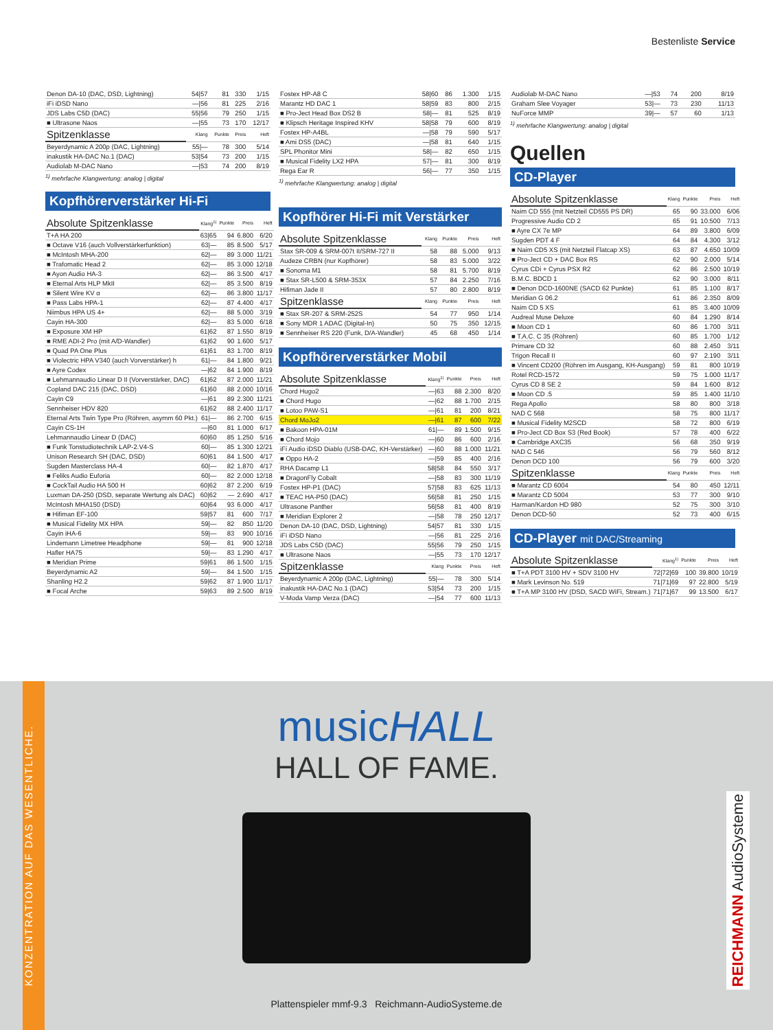Bestenliste Service
| Denon DA-10 (DAC, DSD, Lightning) | 54/57 | 81 | 330 | 1/15 |
| iFi iDSD Nano | —/56 | 81 | 225 | 2/16 |
| JDS Labs C5D (DAC) | 55/56 | 79 | 250 | 1/15 |
| ■ Ultrasone Naos | —/55 | 73 | 170 | 12/17 |
| Spitzenklasse | Klang | Punkte | Preis | Heft |
| Beyerdynamic A 200p (DAC, Lightning) | 55/— | 78 | 300 | 5/14 |
| inakustik HA-DAC No.1 (DAC) | 53/54 | 73 | 200 | 1/15 |
| Audiolab M-DAC Nano | —/53 | 74 | 200 | 8/19 |
<sup>1)</sup> mehrfache Klangwertung: analog | digital
Kopfhörerverstärker Hi-Fi
| Absolute Spitzenklasse | Klang<sup>1)</sup> | Punkte | Preis | Heft |
| --- | --- | --- | --- | --- |
| T+A HA 200 | 63/65 | 94 | 6.800 | 6/20 |
| ■ Octave V16 (auch Vollverstärkerfunktion) | 63/— | 85 | 8.500 | 5/17 |
| ■ McIntosh MHA-200 | 62/— | 89 | 3.000 | 11/21 |
| ■ Trafomatic Head 2 | 62/— | 85 | 3.000 | 12/18 |
| ■ Ayon Audio HA-3 | 62/— | 86 | 3.500 | 4/17 |
| ■ Eternal Arts HLP MkII | 62/— | 85 | 3.500 | 8/19 |
| ■ Silent Wire KV α | 62/— | 86 | 3.800 | 11/17 |
| ■ Pass Labs HPA-1 | 62/— | 87 | 4.400 | 4/17 |
| Niimbus HPA US 4+ | 62/— | 88 | 5.000 | 3/19 |
| Cayin HA-300 | 62/— | 83 | 5.000 | 6/18 |
| ■ Exposure XM HP | 61/62 | 87 | 1.550 | 8/19 |
| ■ RME ADI-2 Pro (mit A/D-Wandler) | 61/62 | 90 | 1.600 | 5/17 |
| ■ Quad PA One Plus | 61/61 | 83 | 1.700 | 8/19 |
| ■ Violectric HPA V340 (auch Vorverstärker) h | 61/— | 84 | 1.800 | 9/21 |
| ■ Ayre Codex | —/62 | 84 | 1.900 | 8/19 |
| ■ Lehmannaudio Linear D II (Vorverstärker, DAC) | 61/62 | 87 | 2.000 | 11/21 |
| Copland DAC 215 (DAC, DSD) | 61/60 | 88 | 2.000 | 10/16 |
| Cayin C9 | —/61 | 89 | 2.300 | 11/21 |
| Sennheiser HDV 820 | 61/62 | 88 | 2.400 | 11/17 |
| Eternal Arts Twin Type Pro (Röhren, asymm 60 Pkt.) | 61/— | 86 | 2.700 | 6/15 |
| Cayin CS-1H | —/60 | 81 | 1.000 | 6/17 |
| Lehmannaudio Linear D (DAC) | 60/60 | 85 | 1.250 | 5/16 |
| ■ Funk Tonstudiotechnik LAP-2.V4-S | 60/— | 85 | 1.300 | 12/21 |
| Unison Research SH (DAC, DSD) | 60/61 | 84 | 1.500 | 4/17 |
| Sugden Masterclass HA-4 | 60/— | 82 | 1.870 | 4/17 |
| ■ Feliks Audio Euforia | 60/— | 82 | 2.000 | 12/18 |
| ■ CockTail Audio HA 500 H | 60/62 | 87 | 2.200 | 6/19 |
| Luxman DA-250 (DSD, separate Wertung als DAC) | 60/62 | — | 2.690 | 4/17 |
| McIntosh MHA150 (DSD) | 60/64 | 93 | 6.000 | 4/17 |
| ■ Hifiman EF-100 | 59/57 | 81 | 600 | 7/17 |
| ■ Musical Fidelity MX HPA | 59/— | 82 | 850 | 11/20 |
| Cayin iHA-6 | 59/— | 83 | 900 | 10/16 |
| Lindemann Limetree Headphone | 59/— | 81 | 900 | 12/18 |
| Hafler HA75 | 59/— | 83 | 1.290 | 4/17 |
| ■ Meridian Prime | 59/61 | 86 | 1.500 | 1/15 |
| Beyerdynamic A2 | 59/— | 84 | 1.500 | 1/15 |
| Shanling H2.2 | 59/62 | 87 | 1.900 | 11/17 |
| ■ Focal Arche | 59/63 | 89 | 2.500 | 8/19 |
| Fostex HP-A8 C | 58/60 | 86 | 1.300 | 1/15 |
| Marantz HD DAC 1 | 58/59 | 83 | 800 | 2/15 |
| ■ Pro-Ject Head Box DS2 B | 58/— | 81 | 525 | 8/19 |
| ■ Klipsch Heritage Inspired KHV | 58/58 | 79 | 600 | 8/19 |
| Fostex HP-A4BL | —/58 | 79 | 590 | 5/17 |
| ■ Ami DS5 (DAC) | —/58 | 81 | 640 | 1/15 |
| SPL Phonitor Mini | 58/— | 82 | 650 | 1/15 |
| ■ Musical Fidelity LX2 HPA | 57/— | 81 | 300 | 8/19 |
| Rega Ear R | 56/— | 77 | 350 | 1/15 |
<sup>1)</sup> mehrfache Klangwertung: analog | digital
Kopfhörer Hi-Fi mit Verstärker
| Absolute Spitzenklasse | Klang | Punkte | Preis | Heft |
| --- | --- | --- | --- | --- |
| Stax SR-009 & SRM-007t II/SRM-727 II | 58 | 88 | 5.000 | 9/13 |
| Audeze CRBN (nur Kopfhörer) | 58 | 83 | 5.000 | 3/22 |
| ■ Sonoma M1 | 58 | 81 | 5.700 | 8/19 |
| ■ Stax SR-L500 & SRM-353X | 57 | 84 | 2.250 | 7/16 |
| Hifiman Jade II | 57 | 80 | 2.800 | 8/19 |
| Spitzenklasse | Klang | Punkte | Preis | Heft |
| ■ Stax SR-207 & SRM-252S | 54 | 77 | 950 | 1/14 |
| ■ Sony MDR 1 ADAC (Digital-In) | 50 | 75 | 350 | 12/15 |
| ■ Sennheiser RS 220 (Funk, D/A-Wandler) | 45 | 68 | 450 | 1/14 |
Kopfhörerverstärker Mobil
| Absolute Spitzenklasse | Klang<sup>1)</sup> | Punkte | Preis | Heft |
| --- | --- | --- | --- | --- |
| Chord Hugo2 | —/63 | 88 | 2.300 | 8/20 |
| ■ Chord Hugo | —/62 | 88 | 1.700 | 2/15 |
| ■ Lotoo PAW-S1 | —/61 | 81 | 200 | 8/21 |
| Chord MoJo2 | —/61 | 87 | 600 | 7/22 |
| ■ Bakoon HPA-01M | 61/— | 89 | 1.500 | 9/15 |
| ■ Chord Mojo | —/60 | 86 | 600 | 2/16 |
| iFi Audio iDSD Diablo (USB-DAC, KH-Verstärker) | —/60 | 88 | 1.000 | 11/21 |
| ■ Oppo HA-2 | —/59 | 85 | 400 | 2/16 |
| RHA Dacamp L1 | 58/58 | 84 | 550 | 3/17 |
| ■ DragonFly Cobalt | —/58 | 83 | 300 | 11/19 |
| Fostex HP-P1 (DAC) | 57/58 | 83 | 625 | 11/13 |
| ■ TEAC HA-P50 (DAC) | 56/58 | 81 | 250 | 1/15 |
| Ultrasone Panther | 56/58 | 81 | 400 | 8/19 |
| ■ Meridian Explorer 2 | —/58 | 78 | 250 | 12/17 |
| Denon DA-10 (DAC, DSD, Lightning) | 54/57 | 81 | 330 | 1/15 |
| iFi iDSD Nano | —/56 | 81 | 225 | 2/16 |
| JDS Labs C5D (DAC) | 55/56 | 79 | 250 | 1/15 |
| ■ Ultrasone Naos | —/55 | 73 | 170 | 12/17 |
| Spitzenklasse | Klang | Punkte | Preis | Heft |
| Beyerdynamic A 200p (DAC, Lightning) | 55/— | 78 | 300 | 5/14 |
| inakustik HA-DAC No.1 (DAC) | 53/54 | 73 | 200 | 1/15 |
| V-Moda Vamp Verza (DAC) | —/54 | 77 | 600 | 11/13 |
| Audiolab M-DAC Nano | —/53 | 74 | 200 | 8/19 |
| Graham Slee Voyager | 53/— | 73 | 230 | 11/13 |
| NuForce MMP | 39/— | 57 | 60 | 1/13 |
<sup>1)</sup> mehrfache Klangwertung: analog | digital
Quellen
CD-Player
| Absolute Spitzenklasse | Klang | Punkte | Preis | Heft |
| --- | --- | --- | --- | --- |
| Naim CD 555 (mit Netzteil CD555 PS DR) | 65 | 90 | 33.000 | 6/06 |
| Progressive Audio CD 2 | 65 | 91 | 10.500 | 7/13 |
| ■ Ayre CX 7e MP | 64 | 89 | 3.800 | 6/09 |
| Sugden PDT 4 F | 64 | 84 | 4.300 | 3/12 |
| ■ Naim CD5 XS (mit Netzteil Flatcap XS) | 63 | 87 | 4.650 | 10/09 |
| ■ Pro-Ject CD + DAC Box RS | 62 | 90 | 2.000 | 5/14 |
| Cyrus CDi + Cyrus PSX R2 | 62 | 86 | 2.500 | 10/19 |
| B.M.C. BDCD 1 | 62 | 90 | 3.000 | 8/11 |
| ■ Denon DCD-1600NE (SACD 62 Punkte) | 61 | 85 | 1.100 | 8/17 |
| Meridian G 06.2 | 61 | 86 | 2.350 | 8/09 |
| Naim CD 5 XS | 61 | 85 | 3.400 | 10/09 |
| Audreal Muse Deluxe | 60 | 84 | 1.290 | 8/14 |
| ■ Moon CD 1 | 60 | 86 | 1.700 | 3/11 |
| ■ T.A.C. C 35 (Röhren) | 60 | 85 | 1.700 | 1/12 |
| Primare CD 32 | 60 | 88 | 2.450 | 3/11 |
| Trigon Recall II | 60 | 97 | 2.190 | 3/11 |
| ■ Vincent CD200 (Röhren im Ausgang, KH-Ausgang) | 59 | 81 | 800 | 10/19 |
| Rotel RCD-1572 | 59 | 75 | 1.000 | 11/17 |
| Cyrus CD 8 SE 2 | 59 | 84 | 1.600 | 8/12 |
| ■ Moon CD .5 | 59 | 85 | 1.400 | 11/10 |
| Rega Apollo | 58 | 80 | 800 | 3/18 |
| NAD C 568 | 58 | 75 | 800 | 11/17 |
| ■ Musical Fidelity M2SCD | 58 | 72 | 800 | 6/19 |
| ■ Pro-Ject CD Box S3 (Red Book) | 57 | 78 | 400 | 6/22 |
| ■ Cambridge AXC35 | 56 | 68 | 350 | 9/19 |
| NAD C 546 | 56 | 79 | 560 | 8/12 |
| Denon DCD 100 | 56 | 79 | 600 | 3/20 |
| Spitzenklasse | Klang | Punkte | Preis | Heft |
| ■ Marantz CD 6004 | 54 | 80 | 450 | 12/11 |
| ■ Marantz CD 5004 | 53 | 77 | 300 | 9/10 |
| Harman/Kardon HD 980 | 52 | 75 | 300 | 3/10 |
| Denon DCD-50 | 52 | 73 | 400 | 6/15 |
CD-Player mit DAC/Streaming
| Absolute Spitzenklasse | Klang<sup>1)</sup> | Punkte | Preis | Heft |
| --- | --- | --- | --- | --- |
| ■ T+A PDT 3100 HV + SDV 3100 HV | 72/72/69 | 100 | 39.800 | 10/19 |
| ■ Mark Levinson No. 519 | 71/71/69 | 97 | 22.800 | 5/19 |
| ■ T+A MP 3100 HV (DSD, SACD WiFi, Stream.) | 71/71/67 | 99 | 13.500 | 6/17 |
KONZENTRATION AUF DAS WESENTLICHE.
musicHALL
HALL OF FAME.
REICHMANN AudioSysteme
Plattenspieler mmf-9.3 Reichmann-AudioSysteme.de